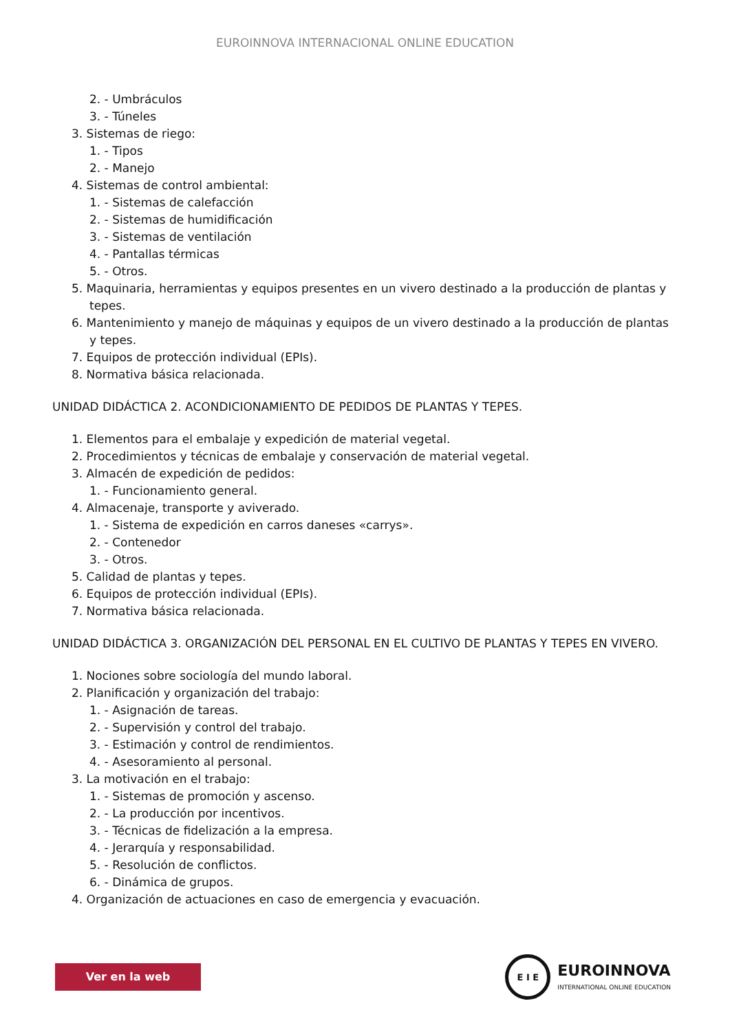EUROINNOVA INTERNACIONAL ONLINE EDUCATION
2. - Umbráculos
3. - Túneles
3. Sistemas de riego:
1. - Tipos
2. - Manejo
4. Sistemas de control ambiental:
1. - Sistemas de calefacción
2. - Sistemas de humidificación
3. - Sistemas de ventilación
4. - Pantallas térmicas
5. - Otros.
5. Maquinaria, herramientas y equipos presentes en un vivero destinado a la producción de plantas y tepes.
6. Mantenimiento y manejo de máquinas y equipos de un vivero destinado a la producción de plantas y tepes.
7. Equipos de protección individual (EPIs).
8. Normativa básica relacionada.
UNIDAD DIDÁCTICA 2. ACONDICIONAMIENTO DE PEDIDOS DE PLANTAS Y TEPES.
1. Elementos para el embalaje y expedición de material vegetal.
2. Procedimientos y técnicas de embalaje y conservación de material vegetal.
3. Almacén de expedición de pedidos:
1. - Funcionamiento general.
4. Almacenaje, transporte y aviverado.
1. - Sistema de expedición en carros daneses «carrys».
2. - Contenedor
3. - Otros.
5. Calidad de plantas y tepes.
6. Equipos de protección individual (EPIs).
7. Normativa básica relacionada.
UNIDAD DIDÁCTICA 3. ORGANIZACIÓN DEL PERSONAL EN EL CULTIVO DE PLANTAS Y TEPES EN VIVERO.
1. Nociones sobre sociología del mundo laboral.
2. Planificación y organización del trabajo:
1. - Asignación de tareas.
2. - Supervisión y control del trabajo.
3. - Estimación y control de rendimientos.
4. - Asesoramiento al personal.
3. La motivación en el trabajo:
1. - Sistemas de promoción y ascenso.
2. - La producción por incentivos.
3. - Técnicas de fidelización a la empresa.
4. - Jerarquía y responsabilidad.
5. - Resolución de conflictos.
6. - Dinámica de grupos.
4. Organización de actuaciones en caso de emergencia y evacuación.
Ver en la web
E I E
EUROINNOVA
INTERNATIONAL ONLINE EDUCATION